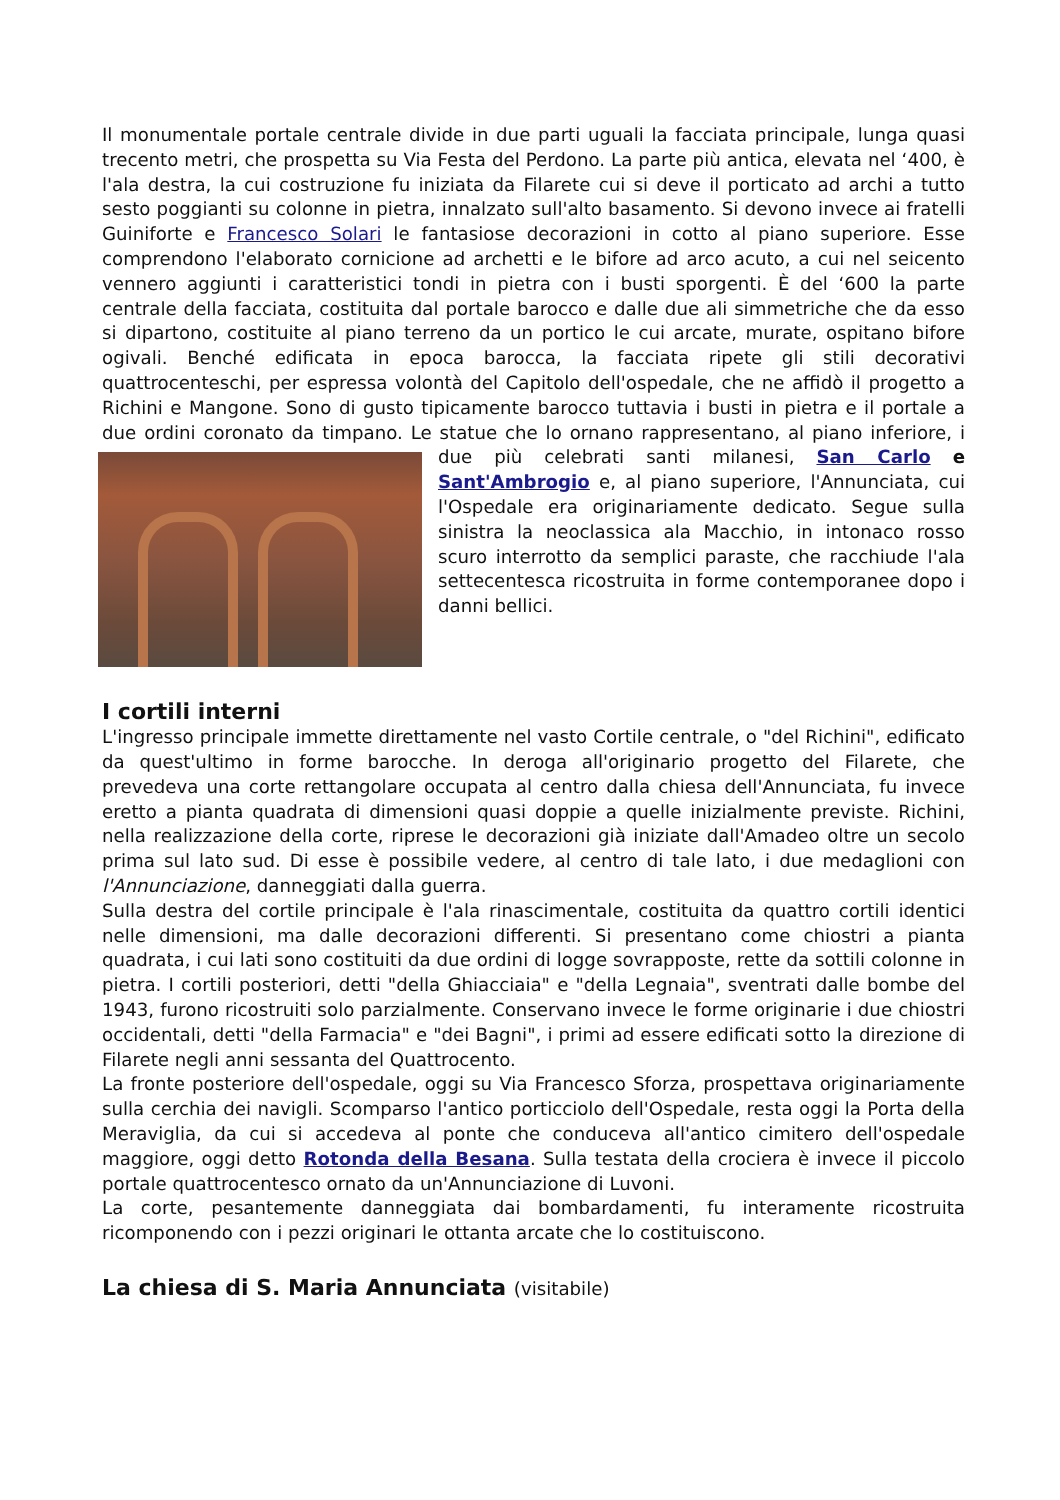Il monumentale portale centrale divide in due parti uguali la facciata principale, lunga quasi trecento metri, che prospetta su Via Festa del Perdono. La parte più antica, elevata nel ‘400, è l'ala destra, la cui costruzione fu iniziata da Filarete cui si deve il porticato ad archi a tutto sesto poggianti su colonne in pietra, innalzato sull'alto basamento. Si devono invece ai fratelli Guiniforte e Francesco Solari le fantasiose decorazioni in cotto al piano superiore. Esse comprendono l'elaborato cornicione ad archetti e le bifore ad arco acuto, a cui nel seicento vennero aggiunti i caratteristici tondi in pietra con i busti sporgenti. È del ‘600 la parte centrale della facciata, costituita dal portale barocco e dalle due ali simmetriche che da esso si dipartono, costituite al piano terreno da un portico le cui arcate, murate, ospitano bifore ogivali. Benché edificata in epoca barocca, la facciata ripete gli stili decorativi quattrocenteschi, per espressa volontà del Capitolo dell'ospedale, che ne affidò il progetto a Richini e Mangone. Sono di gusto tipicamente barocco tuttavia i busti in pietra e il portale a due ordini coronato da timpano. Le statue che lo ornano rappresentano, al piano inferiore, i due più celebrati santi milanesi, San Carlo e Sant'Ambrogio e, al piano superiore, l'Annunciata, cui l'Ospedale era originariamente dedicato. Segue sulla sinistra la neoclassica ala Macchio, in intonaco rosso scuro interrotto da semplici paraste, che racchiude l'ala settecentesca ricostruita in forme contemporanee dopo i danni bellici.
I cortili interni
L'ingresso principale immette direttamente nel vasto Cortile centrale, o "del Richini", edificato da quest'ultimo in forme barocche. In deroga all'originario progetto del Filarete, che prevedeva una corte rettangolare occupata al centro dalla chiesa dell'Annunciata, fu invece eretto a pianta quadrata di dimensioni quasi doppie a quelle inizialmente previste. Richini, nella realizzazione della corte, riprese le decorazioni già iniziate dall'Amadeo oltre un secolo prima sul lato sud. Di esse è possibile vedere, al centro di tale lato, i due medaglioni con l'Annunciazione, danneggiati dalla guerra.
Sulla destra del cortile principale è l'ala rinascimentale, costituita da quattro cortili identici nelle dimensioni, ma dalle decorazioni differenti. Si presentano come chiostri a pianta quadrata, i cui lati sono costituiti da due ordini di logge sovrapposte, rette da sottili colonne in pietra. I cortili posteriori, detti "della Ghiacciaia" e "della Legnaia", sventrati dalle bombe del 1943, furono ricostruiti solo parzialmente. Conservano invece le forme originarie i due chiostri occidentali, detti "della Farmacia" e "dei Bagni", i primi ad essere edificati sotto la direzione di Filarete negli anni sessanta del Quattrocento.
La fronte posteriore dell'ospedale, oggi su Via Francesco Sforza, prospettava originariamente sulla cerchia dei navigli. Scomparso l'antico porticciolo dell'Ospedale, resta oggi la Porta della Meraviglia, da cui si accedeva al ponte che conduceva all'antico cimitero dell'ospedale maggiore, oggi detto Rotonda della Besana. Sulla testata della crociera è invece il piccolo portale quattrocentesco ornato da un'Annunciazione di Luvoni.
La corte, pesantemente danneggiata dai bombardamenti, fu interamente ricostruita ricomponendo con i pezzi originari le ottanta arcate che lo costituiscono.
La chiesa di S. Maria Annunciata (visitabile)